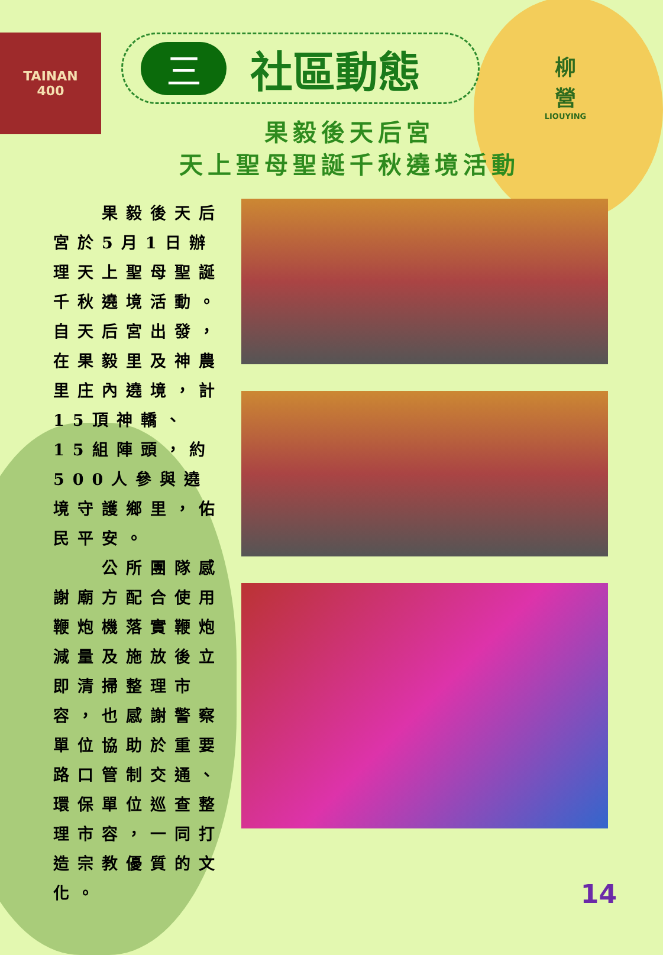TAINAN
400
柳
營
LIOUYING
三
社區動態
果毅後天后宮
天上聖母聖誕千秋遶境活動
　　果毅後天后宮於5月1日辦理天上聖母聖誕千秋遶境活動。自天后宮出發，在果毅里及神農里庄內遶境，計15頂神轎、15組陣頭，約500人參與遶境守護鄉里，佑民平安。
　　公所團隊感謝廟方配合使用鞭炮機落實鞭炮減量及施放後立即清掃整理市容，也感謝警察單位協助於重要路口管制交通、環保單位巡查整理市容，一同打造宗教優質的文化。
14